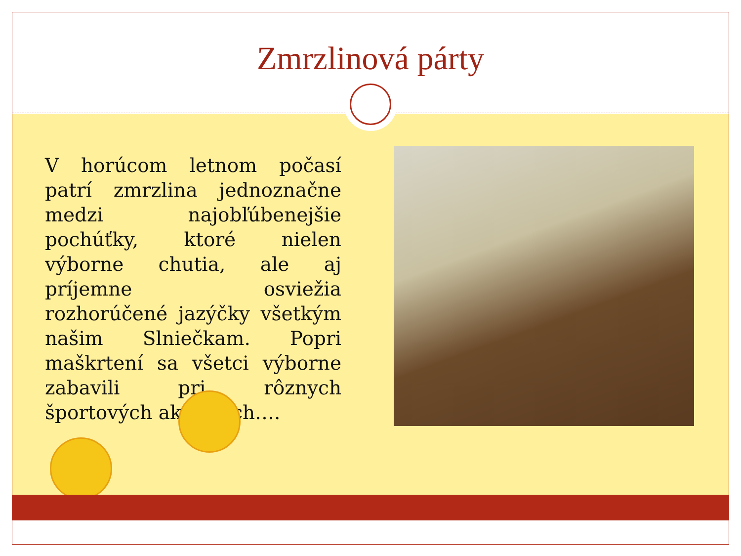Zmrzlinová párty
V horúcom letnom počasí patrí zmrzlina jednoznačne medzi najobľúbenejšie pochúťky, ktoré nielen výborne chutia, ale aj príjemne osviežia rozhorúčené jazýčky všetkým našim Slniečkam. Popri maškrtení sa všetci výborne zabavili pri rôznych športových aktivitách….